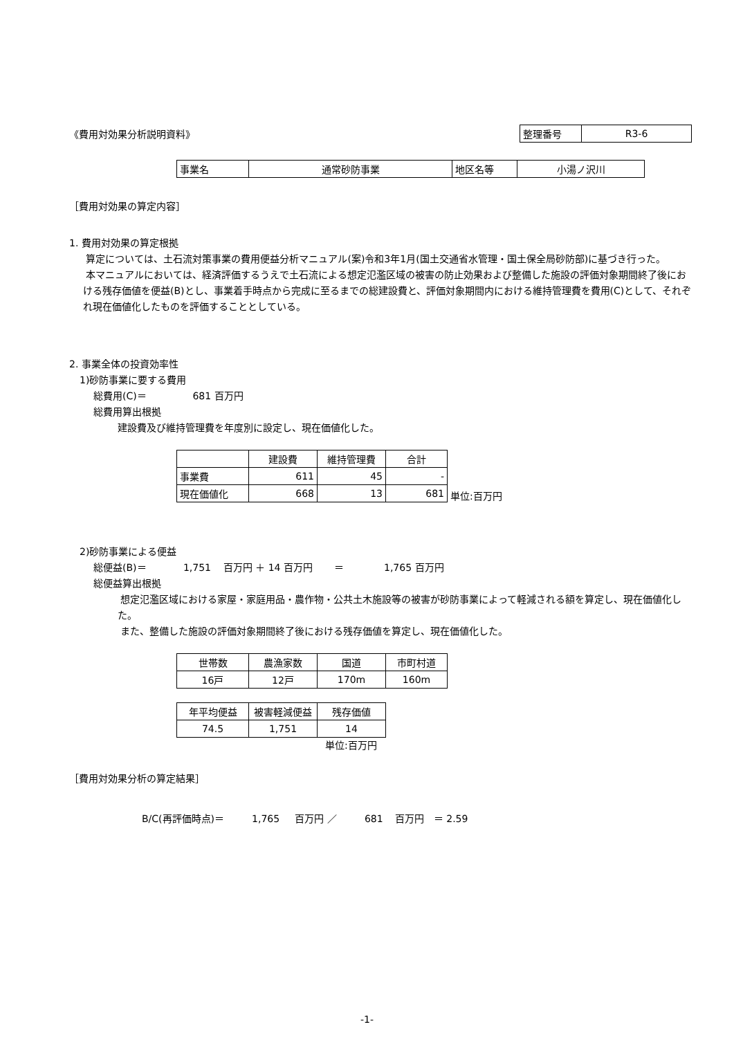《費用対効果分析説明資料》
| 整理番号 | R3-6 |
| 事業名 | 通常砂防事業 | 地区名等 | 小湯ノ沢川 |
［費用対効果の算定内容］
1. 費用対効果の算定根拠
算定については、土石流対策事業の費用便益分析マニュアル(案)令和3年1月(国土交通省水管理・国土保全局砂防部)に基づき行った。
本マニュアルにおいては、経済評価するうえで土石流による想定氾濫区域の被害の防止効果および整備した施設の評価対象期間終了後における残存価値を便益(B)とし、事業着手時点から完成に至るまでの総建設費と、評価対象期間内における維持管理費を費用(C)として、それぞれ現在価値化したものを評価することとしている。
2. 事業全体の投資効率性
1)砂防事業に要する費用
総費用(C)＝ 681 百万円
総費用算出根拠
建設費及び維持管理費を年度別に設定し、現在価値化した。
| | 建設費 | 維持管理費 | 合計 |
| --- | --- | --- | --- |
| 事業費 | 611 | 45 | - |
| 現在価値化 | 668 | 13 | 681 |
単位:百万円
2)砂防事業による便益
総便益(B)＝ 1,751 百万円 ＋ 14 百万円 ＝ 1,765 百万円
総便益算出根拠
想定氾濫区域における家屋・家庭用品・農作物・公共土木施設等の被害が砂防事業によって軽減される額を算定し、現在価値化した。
また、整備した施設の評価対象期間終了後における残存価値を算定し、現在価値化した。
| 世帯数 | 農漁家数 | 国道 | 市町村道 |
| 16戸 | 12戸 | 170m | 160m |
| 年平均便益 | 被害軽減便益 | 残存価値 |
| 74.5 | 1,751 | 14 |
単位:百万円
［費用対効果分析の算定結果］
B/C(再評価時点)＝ 1,765 百万円 ／ 681 百万円 ＝ 2.59
-1-